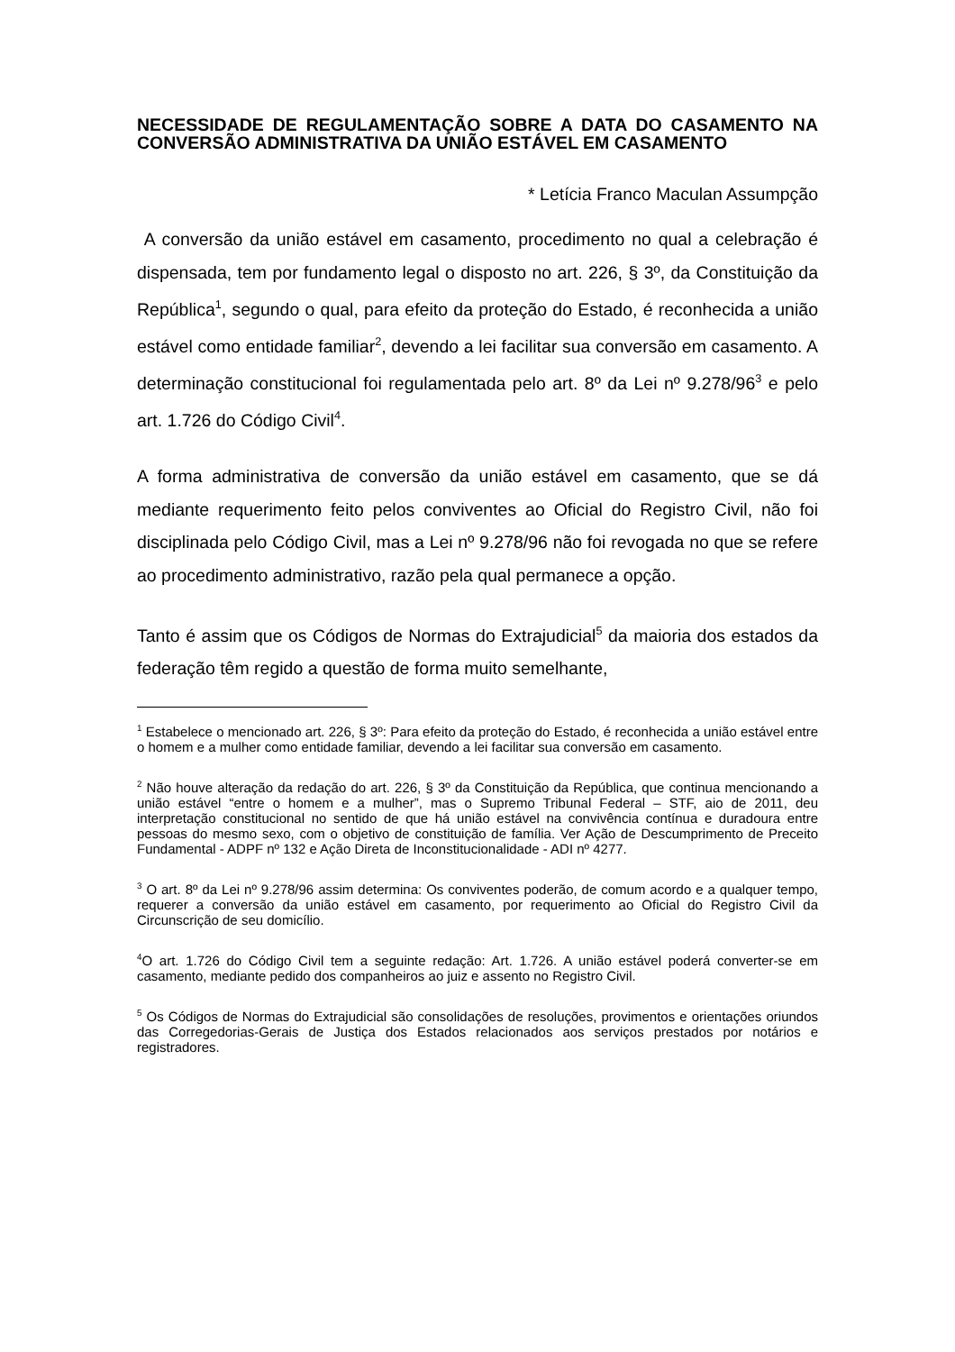NECESSIDADE DE REGULAMENTAÇÃO SOBRE A DATA DO CASAMENTO NA CONVERSÃO ADMINISTRATIVA DA UNIÃO ESTÁVEL EM CASAMENTO
* Letícia Franco Maculan Assumpção
A conversão da união estável em casamento, procedimento no qual a celebração é dispensada, tem por fundamento legal o disposto no art. 226, § 3º, da Constituição da República<sup>1</sup>, segundo o qual, para efeito da proteção do Estado, é reconhecida a união estável como entidade familiar<sup>2</sup>, devendo a lei facilitar sua conversão em casamento. A determinação constitucional foi regulamentada pelo art. 8º da Lei nº 9.278/96<sup>3</sup> e pelo art. 1.726 do Código Civil<sup>4</sup>.
A forma administrativa de conversão da união estável em casamento, que se dá mediante requerimento feito pelos conviventes ao Oficial do Registro Civil, não foi disciplinada pelo Código Civil, mas a Lei nº 9.278/96 não foi revogada no que se refere ao procedimento administrativo, razão pela qual permanece a opção.
Tanto é assim que os Códigos de Normas do Extrajudicial<sup>5</sup> da maioria dos estados da federação têm regido a questão de forma muito semelhante,
<sup>1</sup> Estabelece o mencionado art. 226, § 3º: Para efeito da proteção do Estado, é reconhecida a união estável entre o homem e a mulher como entidade familiar, devendo a lei facilitar sua conversão em casamento.
<sup>2</sup> Não houve alteração da redação do art. 226, § 3º da Constituição da República, que continua mencionando a união estável “entre o homem e a mulher”, mas o Supremo Tribunal Federal – STF, aio de 2011, deu interpretação constitucional no sentido de que há união estável na convivência contínua e duradoura entre pessoas do mesmo sexo, com o objetivo de constituição de família. Ver Ação de Descumprimento de Preceito Fundamental - ADPF nº 132 e Ação Direta de Inconstitucionalidade - ADI nº 4277.
<sup>3</sup> O art. 8º da Lei nº 9.278/96 assim determina: Os conviventes poderão, de comum acordo e a qualquer tempo, requerer a conversão da união estável em casamento, por requerimento ao Oficial do Registro Civil da Circunscrição de seu domicílio.
<sup>4</sup> O art. 1.726 do Código Civil tem a seguinte redação: Art. 1.726. A união estável poderá converter-se em casamento, mediante pedido dos companheiros ao juiz e assento no Registro Civil.
<sup>5</sup> Os Códigos de Normas do Extrajudicial são consolidações de resoluções, provimentos e orientações oriundos das Corregedorias-Gerais de Justiça dos Estados relacionados aos serviços prestados por notários e registradores.